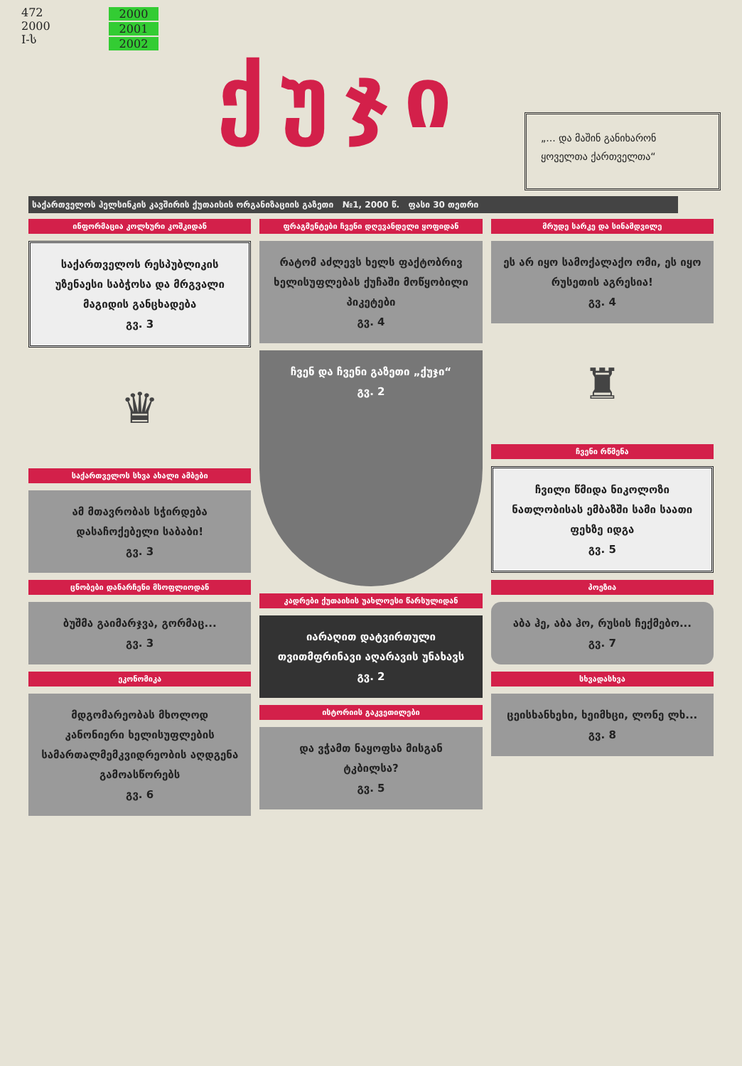472
2000
I-ს
2000
2001
2002
ქუჯი
„... და მაშინ განიხარონ ყოველთა ქართველთა“
საქართველოს ჰელსინკის კავშირის ქუთაისის ორგანიზაციის გაზეთი №1, 2000 წ. ფასი 30 თეთრი
ინფორმაცია კოლხური კოშკიდან
საქართველოს რესპუბლიკის უზენაესი საბჭოსა და მრგვალი მაგიდის განცხადება
გვ. 3
♛
საქართველოს სხვა ახალი ამბები
ამ მთავრობას სჭირდება დასაჩოქებელი საბაბი!
გვ. 3
ცნობები დანარჩენი მსოფლიოდან
ბუშმა გაიმარჯვა, გორმაც...
გვ. 3
ეკონომიკა
მდგომარეობას მხოლოდ კანონიერი ხელისუფლების სამართალმემკვიდრეობის აღდგენა გამოასწორებს
გვ. 6
ფრაგმენტები ჩვენი დღევანდელი ყოფიდან
რატომ აძლევს ხელს ფაქტობრივ ხელისუფლებას ქუჩაში მოწყობილი პიკეტები
გვ. 4
ჩვენ და ჩვენი გაზეთი „ქუჯი“
გვ. 2
კადრები ქუთაისის უახლოესი წარსულიდან
იარაღით დატვირთული თვითმფრინავი აღარავის უნახავს
გვ. 2
ისტორიის გაკვეთილები
და ვჭამთ ნაყოფსა მისგან ტკბილსა?
გვ. 5
მრუდე სარკე და სინამდვილე
ეს არ იყო სამოქალაქო ომი, ეს იყო რუსეთის აგრესია!
გვ. 4
♜
ჩვენი რწმენა
ჩვილი წმიდა ნიკოლოზი ნათლობისას ემბაზში სამი საათი ფეხზე იდგა
გვ. 5
პოეზია
აბა ჰე, აბა ჰო, რუსის ჩექმებო...
გვ. 7
სხვადასხვა
ცეისხანხეხი, ხეიმხცი, ლონე ლხ...
გვ. 8